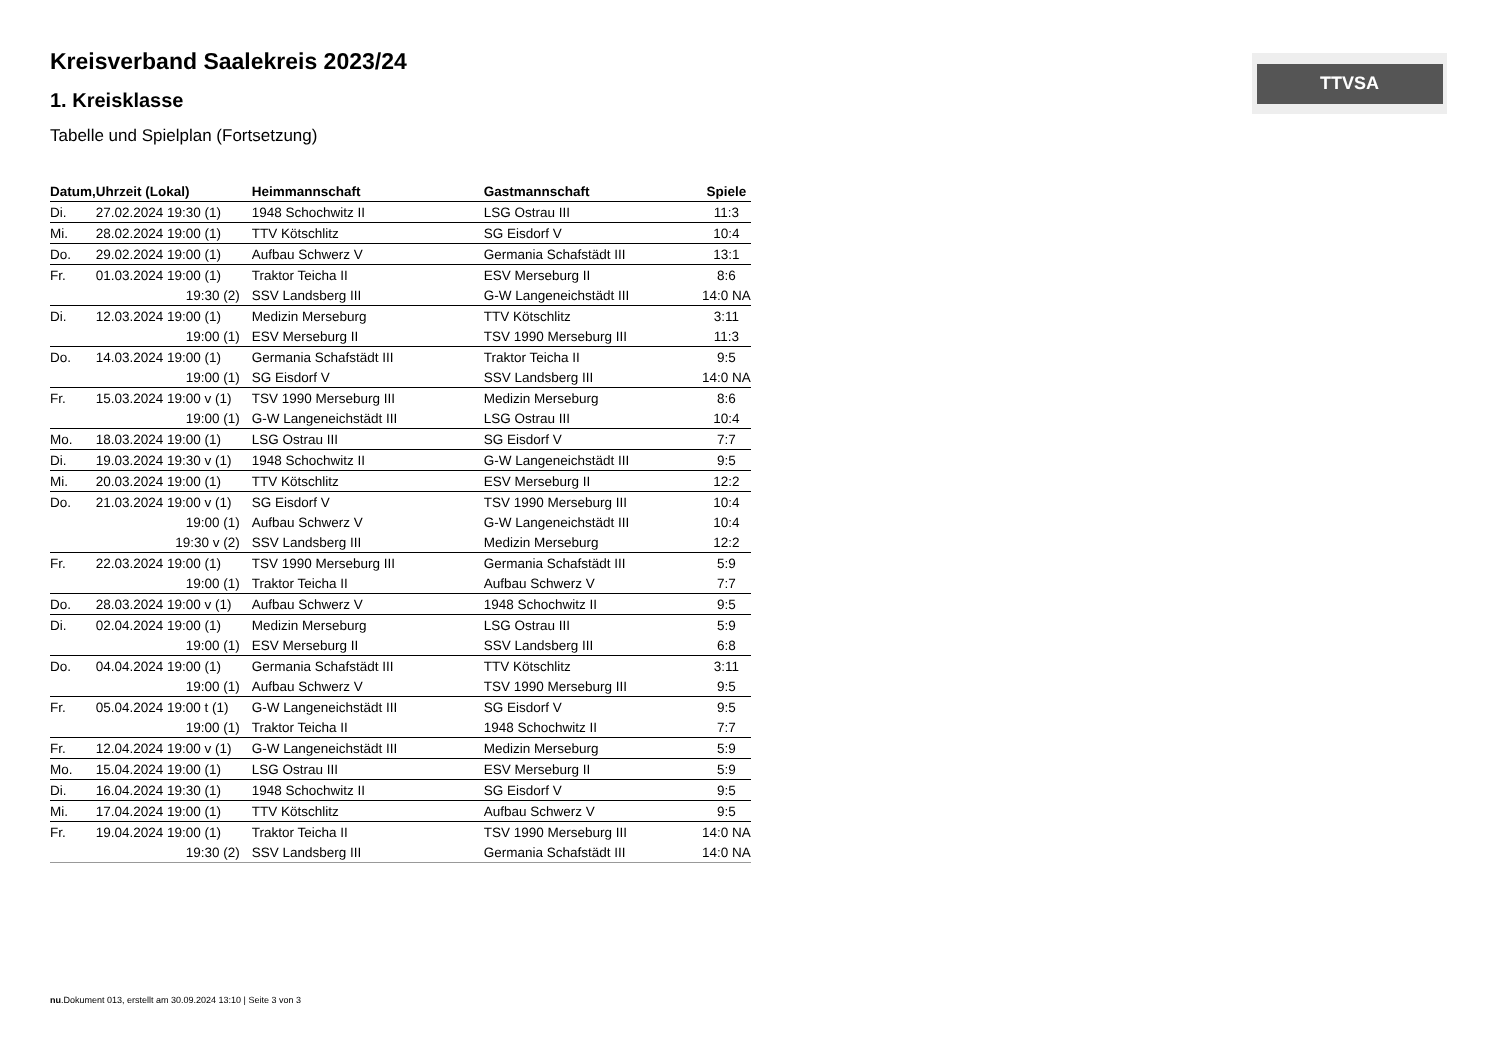TTVSA
Kreisverband Saalekreis 2023/24
1. Kreisklasse
Tabelle und Spielplan (Fortsetzung)
| Datum, | Uhrzeit (Lokal) | Heimmannschaft | Gastmannschaft | Spiele |
| --- | --- | --- | --- | --- |
| Di. | 27.02.2024 19:30 (1) | 1948 Schochwitz II | LSG Ostrau III | 11:3 |
| Mi. | 28.02.2024 19:00 (1) | TTV Kötschlitz | SG Eisdorf V | 10:4 |
| Do. | 29.02.2024 19:00 (1) | Aufbau Schwerz V | Germania Schafstädt III | 13:1 |
| Fr. | 01.03.2024 19:00 (1) | Traktor Teicha II | ESV Merseburg II | 8:6 |
| | 19:30 (2) | SSV Landsberg III | G-W Langeneichstädt III | 14:0 NA |
| Di. | 12.03.2024 19:00 (1) | Medizin Merseburg | TTV Kötschlitz | 3:11 |
| | 19:00 (1) | ESV Merseburg II | TSV 1990 Merseburg III | 11:3 |
| Do. | 14.03.2024 19:00 (1) | Germania Schafstädt III | Traktor Teicha II | 9:5 |
| | 19:00 (1) | SG Eisdorf V | SSV Landsberg III | 14:0 NA |
| Fr. | 15.03.2024 19:00 v (1) | TSV 1990 Merseburg III | Medizin Merseburg | 8:6 |
| | 19:00 (1) | G-W Langeneichstädt III | LSG Ostrau III | 10:4 |
| Mo. | 18.03.2024 19:00 (1) | LSG Ostrau III | SG Eisdorf V | 7:7 |
| Di. | 19.03.2024 19:30 v (1) | 1948 Schochwitz II | G-W Langeneichstädt III | 9:5 |
| Mi. | 20.03.2024 19:00 (1) | TTV Kötschlitz | ESV Merseburg II | 12:2 |
| Do. | 21.03.2024 19:00 v (1) | SG Eisdorf V | TSV 1990 Merseburg III | 10:4 |
| | 19:00 (1) | Aufbau Schwerz V | G-W Langeneichstädt III | 10:4 |
| | 19:30 v (2) | SSV Landsberg III | Medizin Merseburg | 12:2 |
| Fr. | 22.03.2024 19:00 (1) | TSV 1990 Merseburg III | Germania Schafstädt III | 5:9 |
| | 19:00 (1) | Traktor Teicha II | Aufbau Schwerz V | 7:7 |
| Do. | 28.03.2024 19:00 v (1) | Aufbau Schwerz V | 1948 Schochwitz II | 9:5 |
| Di. | 02.04.2024 19:00 (1) | Medizin Merseburg | LSG Ostrau III | 5:9 |
| | 19:00 (1) | ESV Merseburg II | SSV Landsberg III | 6:8 |
| Do. | 04.04.2024 19:00 (1) | Germania Schafstädt III | TTV Kötschlitz | 3:11 |
| | 19:00 (1) | Aufbau Schwerz V | TSV 1990 Merseburg III | 9:5 |
| Fr. | 05.04.2024 19:00 t (1) | G-W Langeneichstädt III | SG Eisdorf V | 9:5 |
| | 19:00 (1) | Traktor Teicha II | 1948 Schochwitz II | 7:7 |
| Fr. | 12.04.2024 19:00 v (1) | G-W Langeneichstädt III | Medizin Merseburg | 5:9 |
| Mo. | 15.04.2024 19:00 (1) | LSG Ostrau III | ESV Merseburg II | 5:9 |
| Di. | 16.04.2024 19:30 (1) | 1948 Schochwitz II | SG Eisdorf V | 9:5 |
| Mi. | 17.04.2024 19:00 (1) | TTV Kötschlitz | Aufbau Schwerz V | 9:5 |
| Fr. | 19.04.2024 19:00 (1) | Traktor Teicha II | TSV 1990 Merseburg III | 14:0 NA |
| | 19:30 (2) | SSV Landsberg III | Germania Schafstädt III | 14:0 NA |
nu.Dokument 013, erstellt am 30.09.2024 13:10 | Seite 3 von 3